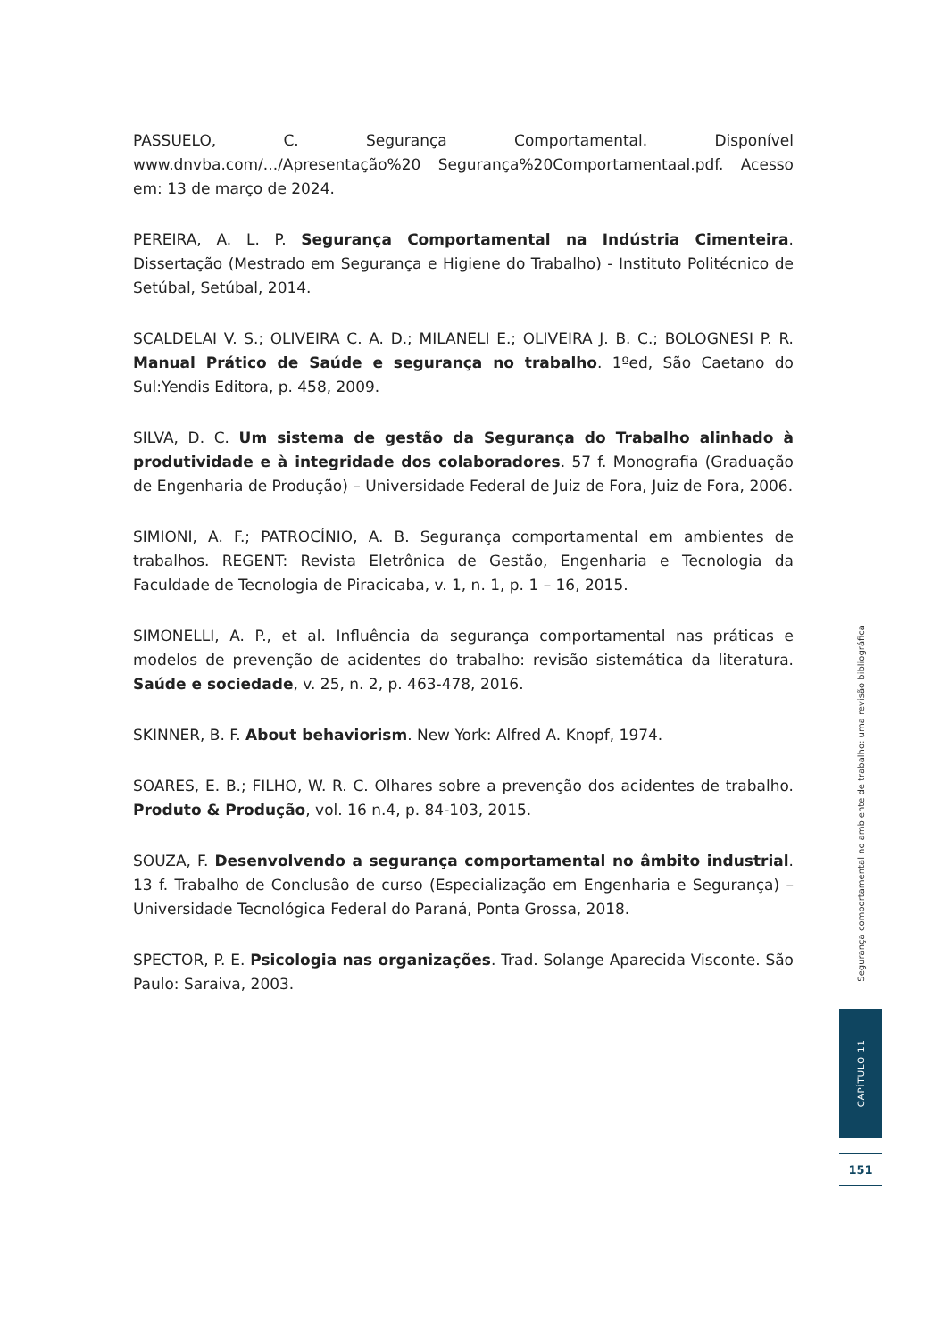PASSUELO, C. Segurança Comportamental. Disponível www.dnvba.com/.../Apresentação%20 Segurança%20Comportamentaal.pdf. Acesso em: 13 de março de 2024.
PEREIRA, A. L. P. Segurança Comportamental na Indústria Cimenteira. Dissertação (Mestrado em Segurança e Higiene do Trabalho) - Instituto Politécnico de Setúbal, Setúbal, 2014.
SCALDELAI V. S.; OLIVEIRA C. A. D.; MILANELI E.; OLIVEIRA J. B. C.; BOLOGNESI P. R. Manual Prático de Saúde e segurança no trabalho. 1ºed, São Caetano do Sul:Yendis Editora, p. 458, 2009.
SILVA, D. C. Um sistema de gestão da Segurança do Trabalho alinhado à produtividade e à integridade dos colaboradores. 57 f. Monografia (Graduação de Engenharia de Produção) – Universidade Federal de Juiz de Fora, Juiz de Fora, 2006.
SIMIONI, A. F.; PATROCÍNIO, A. B. Segurança comportamental em ambientes de trabalhos. REGENT: Revista Eletrônica de Gestão, Engenharia e Tecnologia da Faculdade de Tecnologia de Piracicaba, v. 1, n. 1, p. 1 – 16, 2015.
SIMONELLI, A. P., et al. Influência da segurança comportamental nas práticas e modelos de prevenção de acidentes do trabalho: revisão sistemática da literatura. Saúde e sociedade, v. 25, n. 2, p. 463-478, 2016.
SKINNER, B. F. About behaviorism. New York: Alfred A. Knopf, 1974.
SOARES, E. B.; FILHO, W. R. C. Olhares sobre a prevenção dos acidentes de trabalho. Produto & Produção, vol. 16 n.4, p. 84-103, 2015.
SOUZA, F. Desenvolvendo a segurança comportamental no âmbito industrial. 13 f. Trabalho de Conclusão de curso (Especialização em Engenharia e Segurança) – Universidade Tecnológica Federal do Paraná, Ponta Grossa, 2018.
SPECTOR, P. E. Psicologia nas organizações. Trad. Solange Aparecida Visconte. São Paulo: Saraiva, 2003.
Segurança comportamental no ambiente de trabalho: uma revisão bibliográfica
CAPÍTULO 11
151